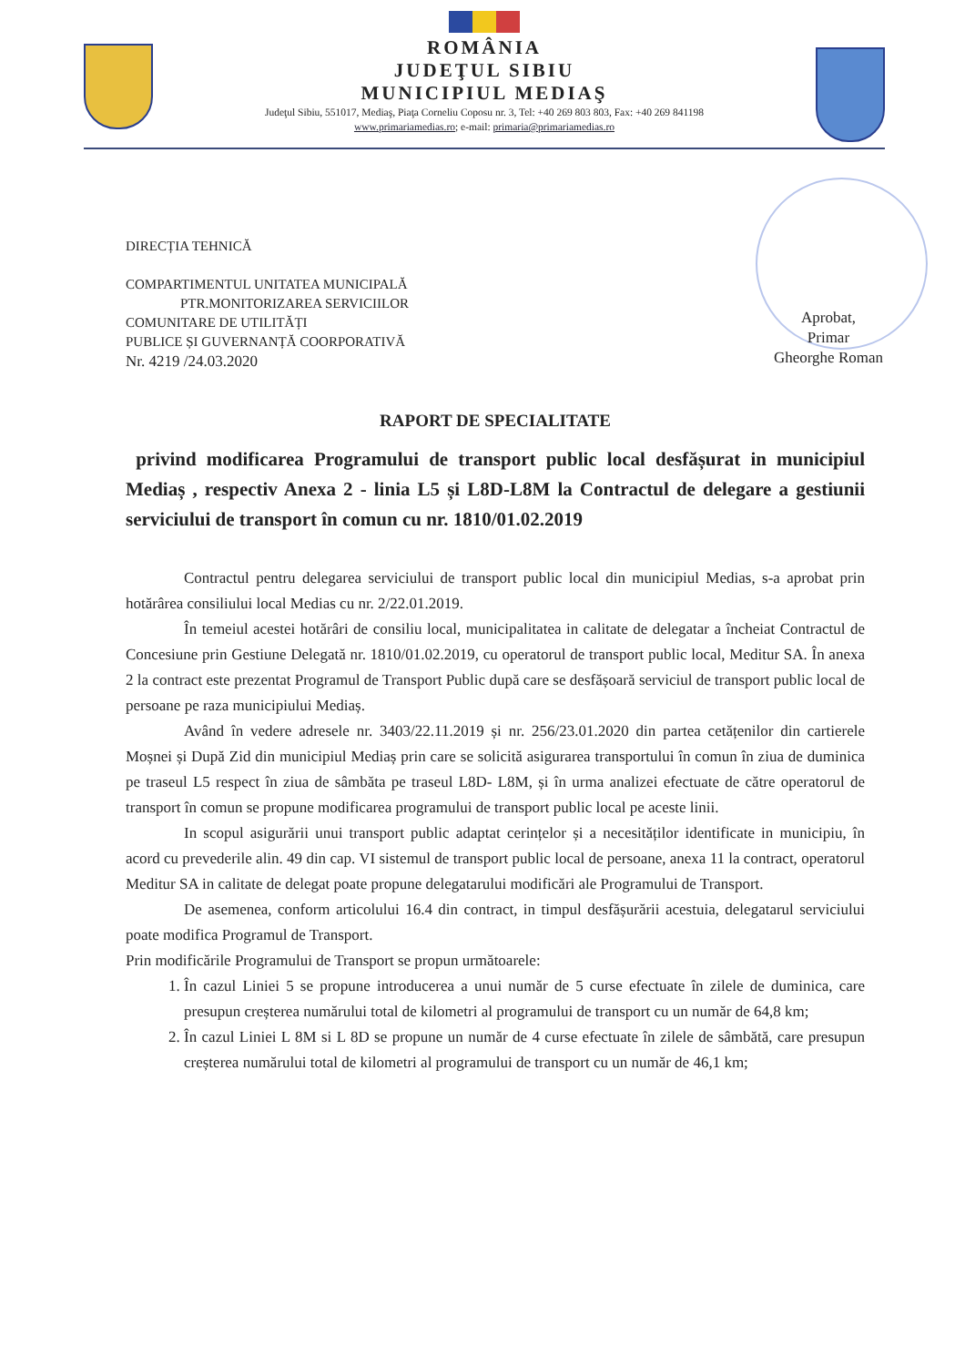ROMÂNIA
JUDEŢUL SIBIU
MUNICIPIUL MEDIAŞ
Judeţul Sibiu, 551017, Mediaş, Piaţa Corneliu Coposu nr. 3, Tel: +40 269 803 803, Fax: +40 269 841198
www.primariamedias.ro; e-mail: primaria@primariamedias.ro
Aprobat,
Primar
Gheorghe Roman
DIRECȚIA TEHNICĂ
COMPARTIMENTUL UNITATEA MUNICIPALĂ
PTR.MONITORIZAREA SERVICIILOR
COMUNITARE DE UTILITĂȚI
PUBLICE ȘI GUVERNANȚĂ COORPORATIVĂ
Nr. 4219 /24.03.2020
RAPORT DE SPECIALITATE
privind modificarea Programului de transport public local desfășurat in municipiul Mediaș , respectiv Anexa 2 - linia L5 și L8D-L8M la Contractul de delegare a gestiunii serviciului de transport în comun cu nr. 1810/01.02.2019
Contractul pentru delegarea serviciului de transport public local din municipiul Medias, s-a aprobat prin hotărârea consiliului local Medias cu nr. 2/22.01.2019.
În temeiul acestei hotărâri de consiliu local, municipalitatea in calitate de delegatar a încheiat Contractul de Concesiune prin Gestiune Delegată nr. 1810/01.02.2019, cu operatorul de transport public local, Meditur SA. În anexa 2 la contract este prezentat Programul de Transport Public după care se desfășoară serviciul de transport public local de persoane pe raza municipiului Mediaș.
Având în vedere adresele nr. 3403/22.11.2019 și nr. 256/23.01.2020 din partea cetățenilor din cartierele Moșnei și După Zid din municipiul Mediaș prin care se solicită asigurarea transportului în comun în ziua de duminica pe traseul L5 respect în ziua de sâmbăta pe traseul L8D- L8M, și în urma analizei efectuate de către operatorul de transport în comun se propune modificarea programului de transport public local pe aceste linii.
In scopul asigurării unui transport public adaptat cerințelor și a necesităților identificate in municipiu, în acord cu prevederile alin. 49 din cap. VI sistemul de transport public local de persoane, anexa 11 la contract, operatorul Meditur SA in calitate de delegat poate propune delegatarului modificări ale Programului de Transport.
De asemenea, conform articolului 16.4 din contract, in timpul desfășurării acestuia, delegatarul serviciului poate modifica Programul de Transport.
Prin modificările Programului de Transport se propun următoarele:
1. În cazul Liniei 5 se propune introducerea a unui număr de 5 curse efectuate în zilele de duminica, care presupun creșterea numărului total de kilometri al programului de transport cu un număr de 64,8 km;
2. În cazul Liniei L 8M si L 8D se propune un număr de 4 curse efectuate în zilele de sâmbătă, care presupun creșterea numărului total de kilometri al programului de transport cu un număr de 46,1 km;